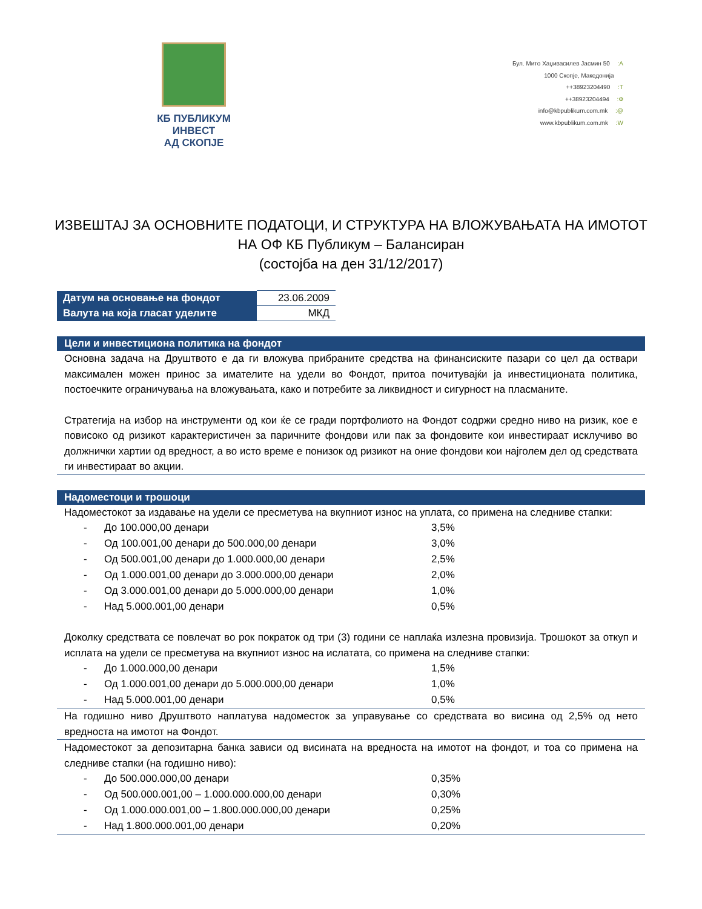КБ ПУБЛИКУМ ИНВЕСТ
АД СКОПЈЕ
Бул. Мито Хаџивасилев Јасмин 50 :A
1000 Скопје, Македонија
++38923204490 :T
++38923204494 :Ф
info@kbpublikum.com.mk :@
www.kbpublikum.com.mk :W
ИЗВЕШТАЈ ЗА ОСНОВНИТЕ ПОДАТОЦИ, И СТРУКТУРА НА ВЛОЖУВАЊАТА НА ИМОТОТ
НА ОФ КБ Публикум – Балансиран
(состојба на ден 31/12/2017)
| Датум на основање на фондот | 23.06.2009 |
| Валута на која гласат уделите | МКД |
Цели и инвестициона политика на фондот
Основна задача на Друштвото е да ги вложува прибраните средства на финансиските пазари со цел да оствари максимален можен принос за имателите на удели во Фондот, притоа почитувајќи ја инвестиционата политика, постоечките ограничувања на вложувањата, како и потребите за ликвидност и сигурност на пласманите.
Стратегија на избор на инструменти од кои ќе се гради портфолиото на Фондот содржи средно ниво на ризик, кое е повисоко од ризикот карактеристичен за паричните фондови или пак за фондовите кои инвестираат исклучиво во должнички хартии од вредност, а во исто време е понизок од ризикот на оние фондови кои најголем дел од средствата ги инвестираат во акции.
Надоместоци и трошоци
Надоместокот за издавање на удели се пресметува на вкупниот износ на уплата, со примена на следниве стапки:
| - | До 100.000,00 денари | 3,5% |
| - | Од 100.001,00 денари до 500.000,00 денари | 3,0% |
| - | Од 500.001,00 денари до 1.000.000,00 денари | 2,5% |
| - | Од 1.000.001,00 денари до 3.000.000,00 денари | 2,0% |
| - | Од 3.000.001,00 денари до 5.000.000,00 денари | 1,0% |
| - | Над 5.000.001,00 денари | 0,5% |
Доколку средствата се повлечат во рок пократок од три (3) години се наплаќа излезна провизија. Трошокот за откуп и исплата на удели се пресметува на вкупниот износ на ислатата, со примена на следниве стапки:
| - | До 1.000.000,00 денари | 1,5% |
| - | Од 1.000.001,00 денари до 5.000.000,00 денари | 1,0% |
| - | Над 5.000.001,00 денари | 0,5% |
На годишно ниво Друштвото наплатува надоместок за управување со средствата во висина од 2,5% од нето вредноста на имотот на Фондот.
Надоместокот за депозитарна банка зависи од висината на вредноста на имотот на фондот, и тоа со примена на следниве стапки (на годишно ниво):
| - | До 500.000.000,00 денари | 0,35% |
| - | Од 500.000.001,00 – 1.000.000.000,00 денари | 0,30% |
| - | Од 1.000.000.001,00 – 1.800.000.000,00 денари | 0,25% |
| - | Над 1.800.000.001,00 денари | 0,20% |